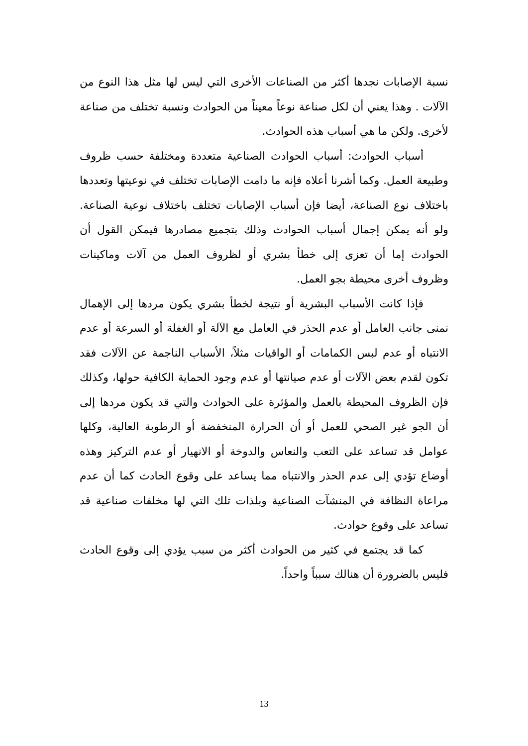نسبة الإصابات نجدها أكثر من الصناعات الأخرى التي ليس لها مثل هذا النوع من الآلات . وهذا يعني أن لكل صناعة نوعاً معيناً من الحوادث ونسبة تختلف من صناعة لأخرى. ولكن ما هي أسباب هذه الحوادث.
أسباب الحوادث: أسباب الحوادث الصناعية متعددة ومختلفة حسب ظروف وطبيعة العمل. وكما أشرنا أعلاه فإنه ما دامت الإصابات تختلف في نوعيتها وتعددها باختلاف نوع الصناعة، أيضا فإن أسباب الإصابات تختلف باختلاف نوعية الصناعة. ولو أنه يمكن إجمال أسباب الحوادث وذلك بتجميع مصادرها فيمكن القول أن الحوادث إما أن تعزى إلى خطأ بشري أو لظروف العمل من آلات وماكينات وظروف أخرى محيطة بجو العمل.
فإذا كانت الأسباب البشرية أو نتيجة لخطأ بشري يكون مردها إلى الإهمال نمنى جانب العامل أو عدم الحذر في العامل مع الآلة أو الغفلة أو السرعة أو عدم الانتباه أو عدم لبس الكمامات أو الواقيات مثلاً، الأسباب الناجمة عن الآلات فقد تكون لقدم بعض الآلات أو عدم صيانتها أو عدم وجود الحماية الكافية حولها، وكذلك فإن الظروف المحيطة بالعمل والمؤثرة على الحوادث والتي قد يكون مردها إلى أن الجو غير الصحي للعمل أو أن الحرارة المنخفضة أو الرطوبة العالية، وكلها عوامل قد تساعد على التعب والنعاس والدوخة أو الانهيار أو عدم التركيز وهذه أوضاع تؤدي إلى عدم الحذر والانتباه مما يساعد على وقوع الحادث كما أن عدم مراعاة النظافة في المنشآت الصناعية وبلذات تلك التي لها مخلفات صناعية قد تساعد على وقوع حوادث.
كما قد يجتمع في كثير من الحوادث أكثر من سبب يؤدي إلى وقوع الحادث فليس بالضرورة أن هنالك سبباً واحداً.
13